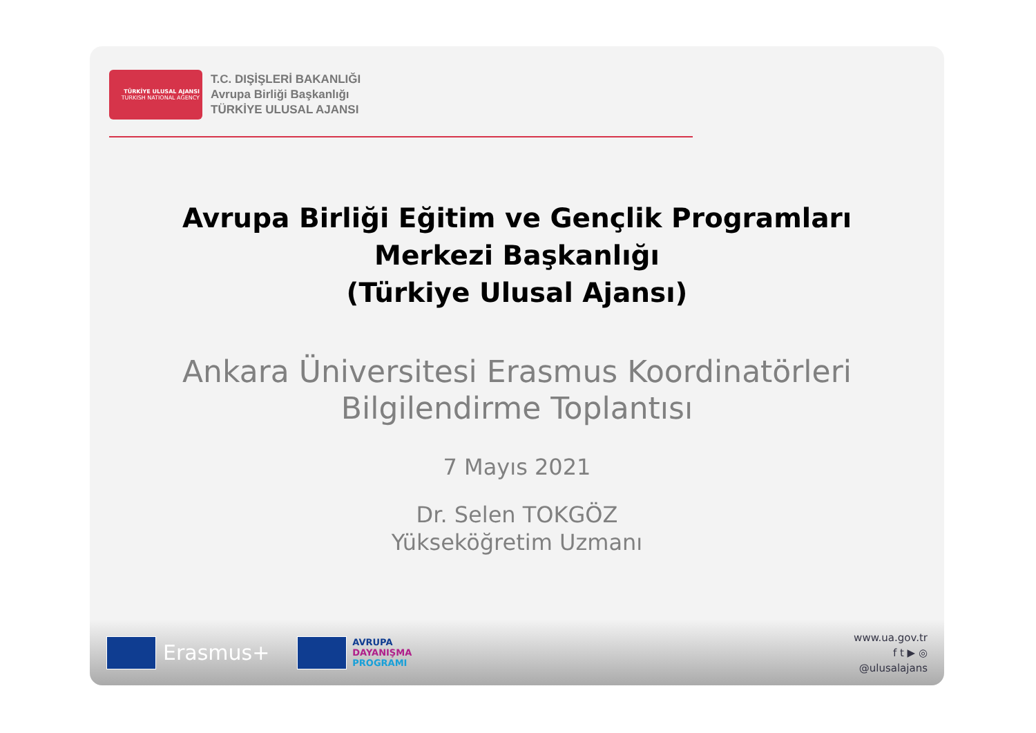TÜRKİYE ULUSAL AJANSI
TURKISH NATIONAL AGENCY
T.C. DIŞİŞLERİ BAKANLIĞI
Avrupa Birliği Başkanlığı
TÜRKİYE ULUSAL AJANSI
Avrupa Birliği Eğitim ve Gençlik Programları
Merkezi Başkanlığı
(Türkiye Ulusal Ajansı)
Ankara Üniversitesi Erasmus Koordinatörleri
Bilgilendirme Toplantısı
7 Mayıs 2021
Dr. Selen TOKGÖZ
Yükseköğretim Uzmanı
Erasmus+
AVRUPA
DAYANIŞMA
PROGRAMI
www.ua.gov.tr
f t ▶ ◎
@ulusalajans